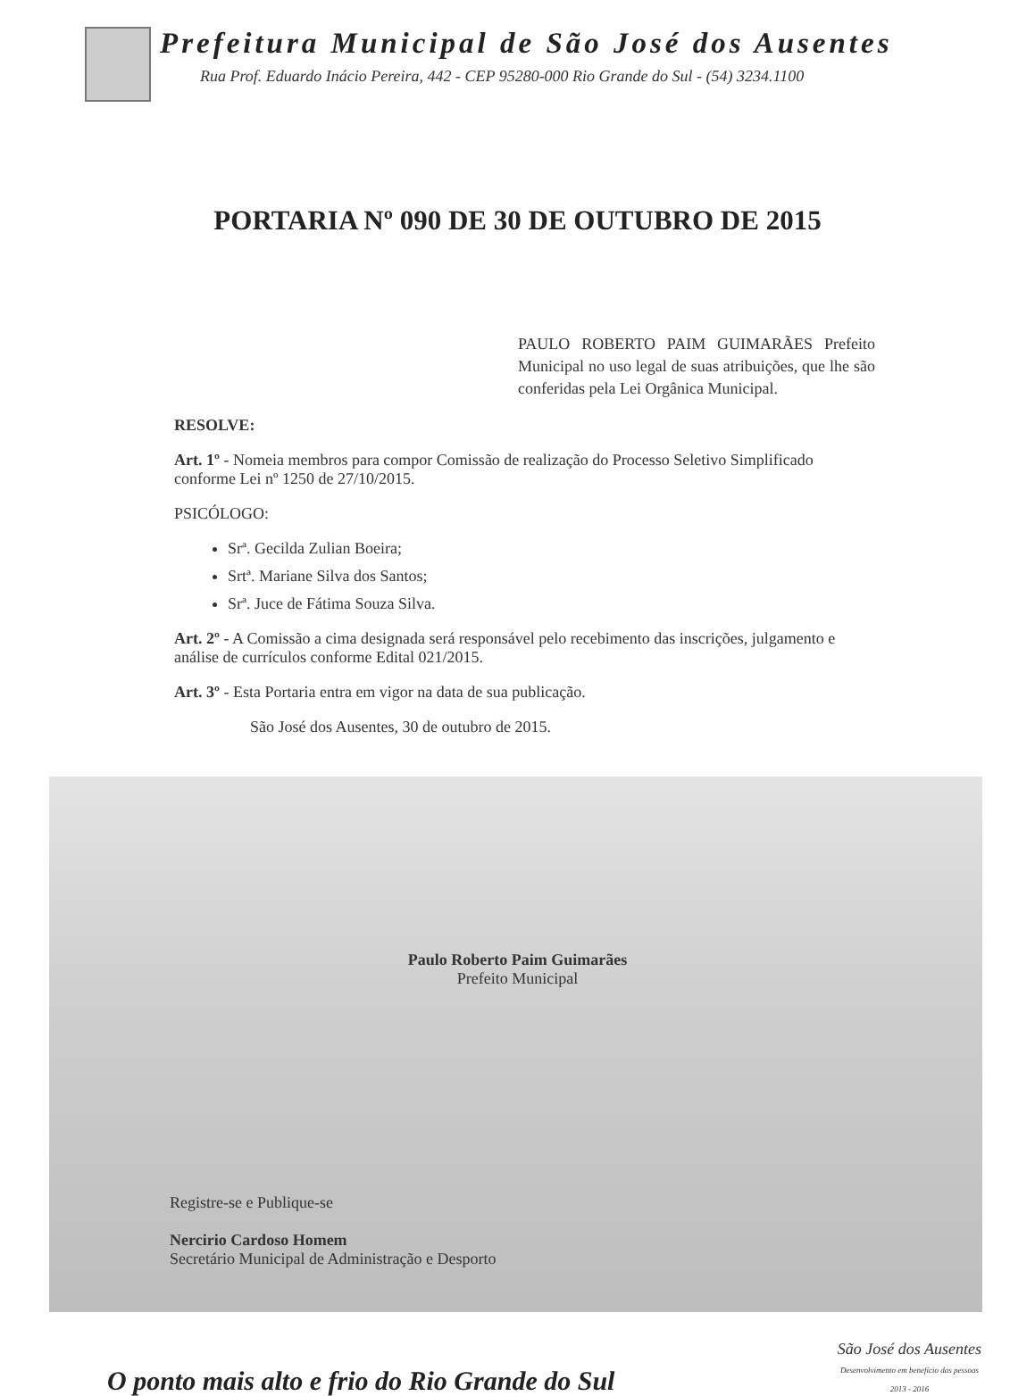Prefeitura Municipal de São José dos Ausentes
Rua Prof. Eduardo Inácio Pereira, 442 - CEP 95280-000 Rio Grande do Sul - (54) 3234.1100
PORTARIA Nº 090 DE 30 DE OUTUBRO DE 2015
PAULO ROBERTO PAIM GUIMARÃES Prefeito Municipal no uso legal de suas atribuições, que lhe são conferidas pela Lei Orgânica Municipal.
RESOLVE:
Art. 1º - Nomeia membros para compor Comissão de realização do Processo Seletivo Simplificado conforme Lei nº 1250 de 27/10/2015.
PSICÓLOGO:
Srª. Gecilda Zulian Boeira;
Srtª. Mariane Silva dos Santos;
Srª. Juce de Fátima Souza Silva.
Art. 2º - A Comissão a cima designada será responsável pelo recebimento das inscrições, julgamento e análise de currículos conforme Edital 021/2015.
Art. 3º - Esta Portaria entra em vigor na data de sua publicação.
São José dos Ausentes, 30 de outubro de 2015.
Paulo Roberto Paim Guimarães
Prefeito Municipal
Registre-se e Publique-se
Nercirio Cardoso Homem
Secretário Municipal de Administração e Desporto
O ponto mais alto e frio do Rio Grande do Sul
São José dos Ausentes
Desenvolvimento em benefício das pessoas
2013 - 2016